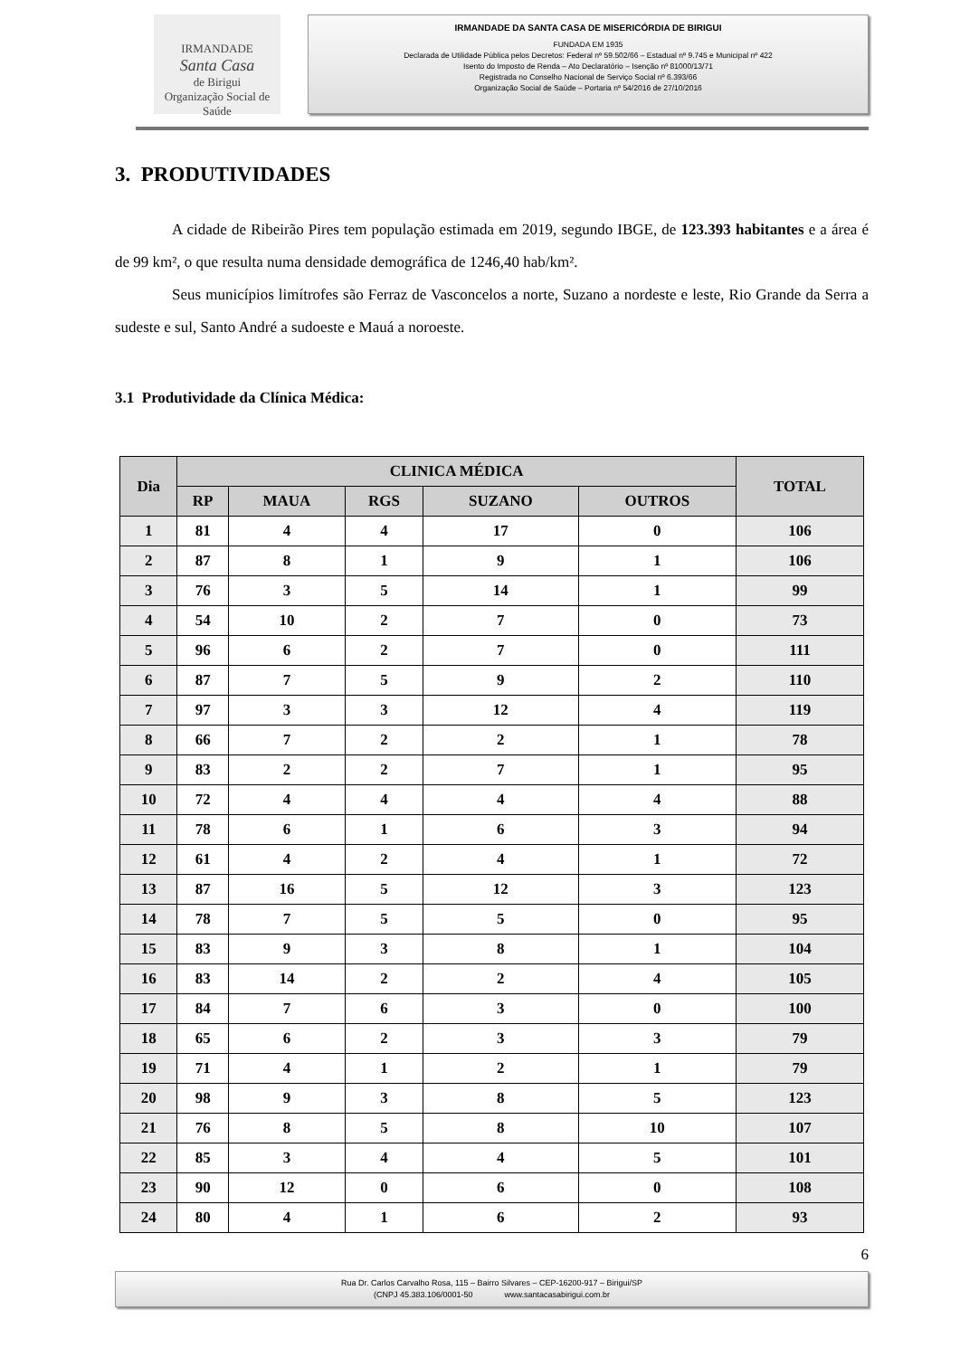IRMANDADE
Santa Casa
de Birigui
Organização Social de Saúde
IRMANDADE DA SANTA CASA DE MISERICÓRDIA DE BIRIGUI
FUNDADA EM 1935
Declarada de Utilidade Pública pelos Decretos: Federal nº 59.502/66 – Estadual nº 9.745 e Municipal nº 422
Isento do Imposto de Renda – Ato Declaratório – Isenção nº 81000/13/71
Registrada no Conselho Nacional de Serviço Social nº 6.393/66
Organização Social de Saúde – Portaria nº 54/2016 de 27/10/2016
3. PRODUTIVIDADES
A cidade de Ribeirão Pires tem população estimada em 2019, segundo IBGE, de 123.393 habitantes e a área é de 99 km², o que resulta numa densidade demográfica de 1246,40 hab/km².
Seus municípios limítrofes são Ferraz de Vasconcelos a norte, Suzano a nordeste e leste, Rio Grande da Serra a sudeste e sul, Santo André a sudoeste e Mauá a noroeste.
3.1 Produtividade da Clínica Médica:
| Dia | CLINICA MÉDICA | | | | | TOTAL |
| --- | --- | --- | --- | --- | --- | --- |
| | RP | MAUA | RGS | SUZANO | OUTROS | |
| 1 | 81 | 4 | 4 | 17 | 0 | 106 |
| 2 | 87 | 8 | 1 | 9 | 1 | 106 |
| 3 | 76 | 3 | 5 | 14 | 1 | 99 |
| 4 | 54 | 10 | 2 | 7 | 0 | 73 |
| 5 | 96 | 6 | 2 | 7 | 0 | 111 |
| 6 | 87 | 7 | 5 | 9 | 2 | 110 |
| 7 | 97 | 3 | 3 | 12 | 4 | 119 |
| 8 | 66 | 7 | 2 | 2 | 1 | 78 |
| 9 | 83 | 2 | 2 | 7 | 1 | 95 |
| 10 | 72 | 4 | 4 | 4 | 4 | 88 |
| 11 | 78 | 6 | 1 | 6 | 3 | 94 |
| 12 | 61 | 4 | 2 | 4 | 1 | 72 |
| 13 | 87 | 16 | 5 | 12 | 3 | 123 |
| 14 | 78 | 7 | 5 | 5 | 0 | 95 |
| 15 | 83 | 9 | 3 | 8 | 1 | 104 |
| 16 | 83 | 14 | 2 | 2 | 4 | 105 |
| 17 | 84 | 7 | 6 | 3 | 0 | 100 |
| 18 | 65 | 6 | 2 | 3 | 3 | 79 |
| 19 | 71 | 4 | 1 | 2 | 1 | 79 |
| 20 | 98 | 9 | 3 | 8 | 5 | 123 |
| 21 | 76 | 8 | 5 | 8 | 10 | 107 |
| 22 | 85 | 3 | 4 | 4 | 5 | 101 |
| 23 | 90 | 12 | 0 | 6 | 0 | 108 |
| 24 | 80 | 4 | 1 | 6 | 2 | 93 |
6
Rua Dr. Carlos Carvalho Rosa, 115 – Bairro Silvares – CEP-16200-917 – Birigui/SP
(CNPJ 45.383.106/0001-50 www.santacasabirigui.com.br